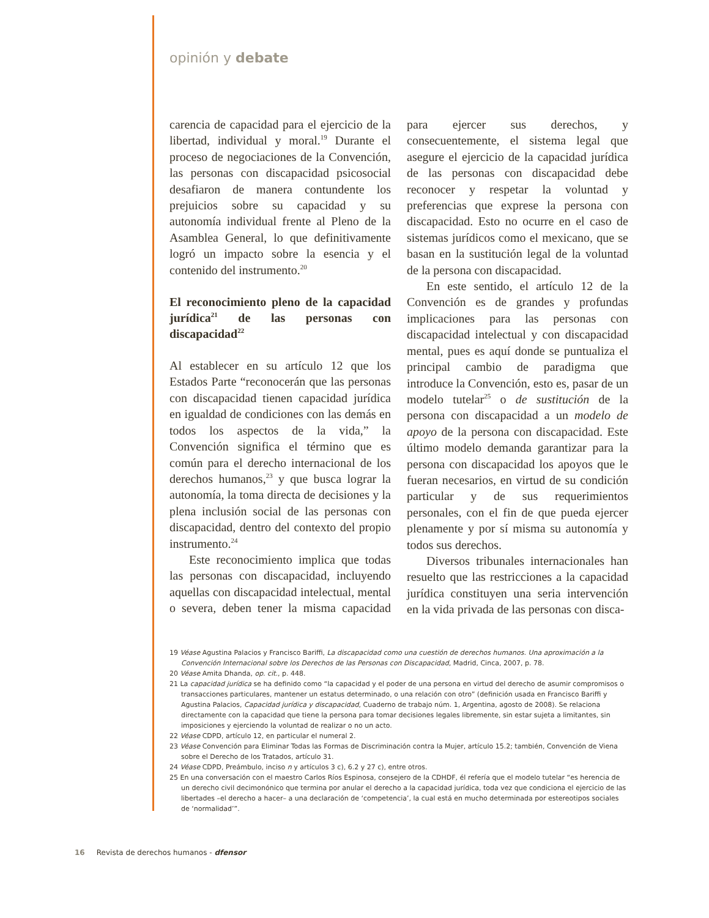opinión y debate
carencia de capacidad para el ejercicio de la libertad, individual y moral.<sup>19</sup> Durante el proceso de negociaciones de la Convención, las personas con discapacidad psicosocial desafiaron de manera contundente los prejuicios sobre su capacidad y su autonomía individual frente al Pleno de la Asamblea General, lo que definitivamente logró un impacto sobre la esencia y el contenido del instrumento.<sup>20</sup>
El reconocimiento pleno de la capacidad jurídica<sup>21</sup> de las personas con discapacidad<sup>22</sup>
Al establecer en su artículo 12 que los Estados Parte “reconocerán que las personas con discapacidad tienen capacidad jurídica en igualdad de condiciones con las demás en todos los aspectos de la vida,” la Convención significa el término que es común para el derecho internacional de los derechos humanos,<sup>23</sup> y que busca lograr la autonomía, la toma directa de decisiones y la plena inclusión social de las personas con discapacidad, dentro del contexto del propio instrumento.<sup>24</sup>
Este reconocimiento implica que todas las personas con discapacidad, incluyendo aquellas con discapacidad intelectual, mental o severa, deben tener la misma capacidad para ejercer sus derechos, y consecuentemente, el sistema legal que asegure el ejercicio de la capacidad jurídica de las personas con discapacidad debe reconocer y respetar la voluntad y preferencias que exprese la persona con discapacidad. Esto no ocurre en el caso de sistemas jurídicos como el mexicano, que se basan en la sustitución legal de la voluntad de la persona con discapacidad.
En este sentido, el artículo 12 de la Convención es de grandes y profundas implicaciones para las personas con discapacidad intelectual y con discapacidad mental, pues es aquí donde se puntualiza el principal cambio de paradigma que introduce la Convención, esto es, pasar de un modelo tutelar<sup>25</sup> o de sustitución de la persona con discapacidad a un modelo de apoyo de la persona con discapacidad. Este último modelo demanda garantizar para la persona con discapacidad los apoyos que le fueran necesarios, en virtud de su condición particular y de sus requerimientos personales, con el fin de que pueda ejercer plenamente y por sí misma su autonomía y todos sus derechos.
Diversos tribunales internacionales han resuelto que las restricciones a la capacidad jurídica constituyen una seria intervención en la vida privada de las personas con disca-
19 Véase Agustina Palacios y Francisco Bariffi, La discapacidad como una cuestión de derechos humanos. Una aproximación a la Convención Internacional sobre los Derechos de las Personas con Discapacidad, Madrid, Cinca, 2007, p. 78.
20 Véase Amita Dhanda, op. cit., p. 448.
21 La capacidad jurídica se ha definido como “la capacidad y el poder de una persona en virtud del derecho de asumir compromisos o transacciones particulares, mantener un estatus determinado, o una relación con otro” (definición usada en Francisco Bariffi y Agustina Palacios, Capacidad jurídica y discapacidad, Cuaderno de trabajo núm. 1, Argentina, agosto de 2008). Se relaciona directamente con la capacidad que tiene la persona para tomar decisiones legales libremente, sin estar sujeta a limitantes, sin imposiciones y ejerciendo la voluntad de realizar o no un acto.
22 Véase CDPD, artículo 12, en particular el numeral 2.
23 Véase Convención para Eliminar Todas las Formas de Discriminación contra la Mujer, artículo 15.2; también, Convención de Viena sobre el Derecho de los Tratados, artículo 31.
24 Véase CDPD, Preámbulo, inciso n y artículos 3 c), 6.2 y 27 c), entre otros.
25 En una conversación con el maestro Carlos Ríos Espinosa, consejero de la CDHDF, él refería que el modelo tutelar “es herencia de un derecho civil decimonónico que termina por anular el derecho a la capacidad jurídica, toda vez que condiciona el ejercicio de las libertades –el derecho a hacer– a una declaración de ‘competencia’, la cual está en mucho determinada por estereotipos sociales de ‘normalidad’”.
16 Revista de derechos humanos - dfensor